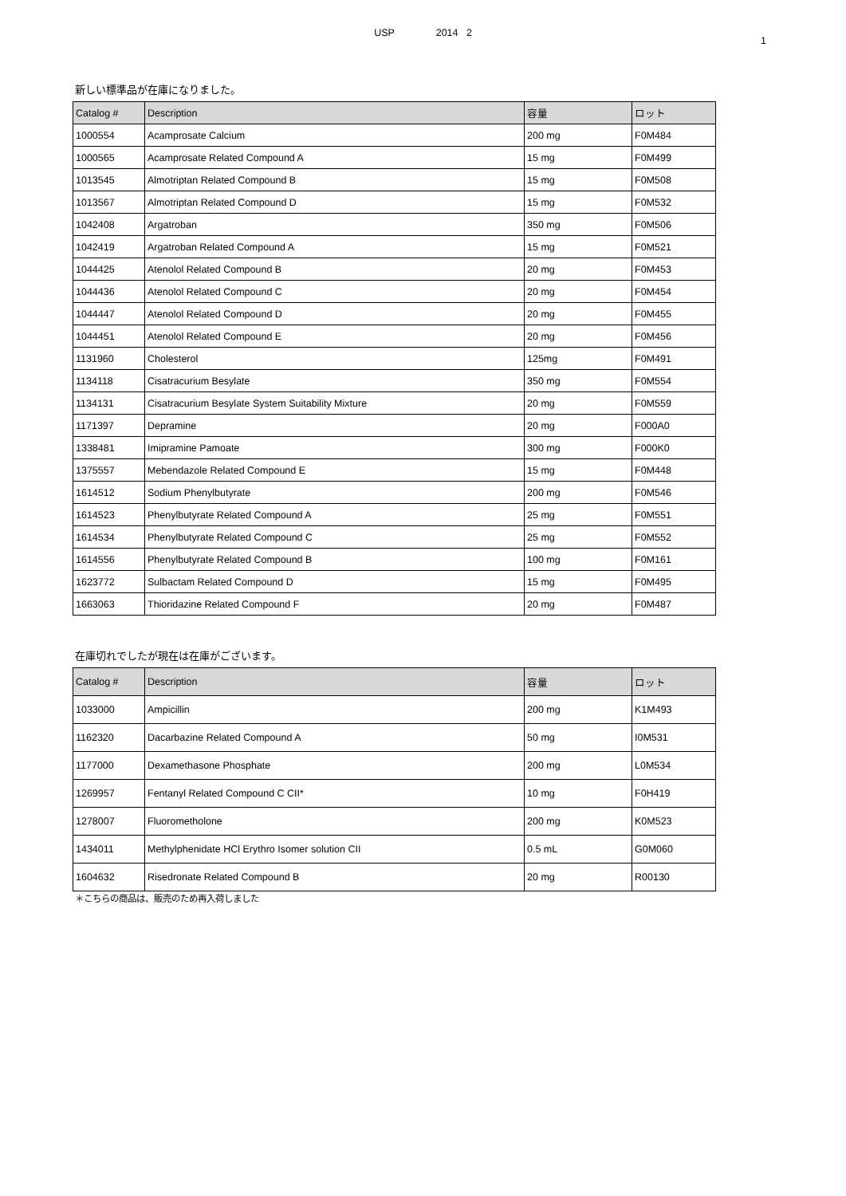USP 2014 2
1
新しい標準品が在庫になりました。
| Catalog # | Description | 容量 | ロット |
| --- | --- | --- | --- |
| 1000554 | Acamprosate Calcium | 200 mg | F0M484 |
| 1000565 | Acamprosate Related Compound A | 15 mg | F0M499 |
| 1013545 | Almotriptan Related Compound B | 15 mg | F0M508 |
| 1013567 | Almotriptan Related Compound D | 15 mg | F0M532 |
| 1042408 | Argatroban | 350 mg | F0M506 |
| 1042419 | Argatroban Related Compound A | 15 mg | F0M521 |
| 1044425 | Atenolol Related Compound B | 20 mg | F0M453 |
| 1044436 | Atenolol Related Compound C | 20 mg | F0M454 |
| 1044447 | Atenolol Related Compound D | 20 mg | F0M455 |
| 1044451 | Atenolol Related Compound E | 20 mg | F0M456 |
| 1131960 | Cholesterol | 125mg | F0M491 |
| 1134118 | Cisatracurium Besylate | 350 mg | F0M554 |
| 1134131 | Cisatracurium Besylate System Suitability Mixture | 20 mg | F0M559 |
| 1171397 | Depramine | 20 mg | F000A0 |
| 1338481 | Imipramine Pamoate | 300 mg | F000K0 |
| 1375557 | Mebendazole Related Compound E | 15 mg | F0M448 |
| 1614512 | Sodium Phenylbutyrate | 200 mg | F0M546 |
| 1614523 | Phenylbutyrate Related Compound A | 25 mg | F0M551 |
| 1614534 | Phenylbutyrate Related Compound C | 25 mg | F0M552 |
| 1614556 | Phenylbutyrate Related Compound B | 100 mg | F0M161 |
| 1623772 | Sulbactam Related Compound D | 15 mg | F0M495 |
| 1663063 | Thioridazine Related Compound F | 20 mg | F0M487 |
在庫切れでしたが現在は在庫がございます。
| Catalog # | Description | 容量 | ロット |
| --- | --- | --- | --- |
| 1033000 | Ampicillin | 200 mg | K1M493 |
| 1162320 | Dacarbazine Related Compound A | 50 mg | I0M531 |
| 1177000 | Dexamethasone Phosphate | 200 mg | L0M534 |
| 1269957 | Fentanyl Related Compound C CII* | 10 mg | F0H419 |
| 1278007 | Fluorometholone | 200 mg | K0M523 |
| 1434011 | Methylphenidate HCl Erythro Isomer solution CII | 0.5 mL | G0M060 |
| 1604632 | Risedronate Related Compound B | 20 mg | R00130 |
＊こちらの商品は、販売のため再入荷しました